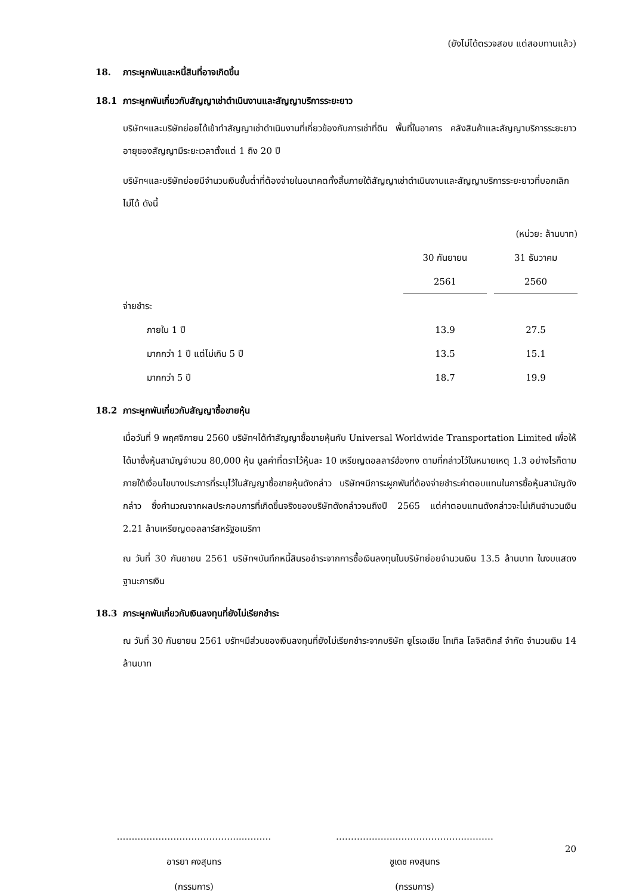(ยังไม่ได้ตรวจสอบ แต่สอบทานแล้ว)
18. ภาระผูกพันและหนี้สินที่อาจเกิดขึ้น
18.1 ภาระผูกพันเกี่ยวกับสัญญาเช่าดำเนินงานและสัญญาบริการระยะยาว
บริษัทฯและบริษัทย่อยได้เข้าทำสัญญาเช่าดำเนินงานที่เกี่ยวข้องกับการเช่าที่ดิน พื้นที่ในอาคาร คลังสินค้าและสัญญาบริการระยะยาว อายุของสัญญามีระยะเวลาตั้งแต่ 1 ถึง 20 ปี
บริษัทฯและบริษัทย่อยมีจำนวนเงินขั้นต่ำที่ต้องจ่ายในอนาคตทั้งสิ้นภายใต้สัญญาเช่าดำเนินงานและสัญญาบริการระยะยาวที่บอกเลิกไม่ได้ ดังนี้
| (หน่วย: ล้านบาท) | | | |
| | 30 กันยายน | | 31 ธันวาคม |
| | 2561 | | 2560 |
| จ่ายชำระ | | | |
| ภายใน 1 ปี | 13.9 | | 27.5 |
| มากกว่า 1 ปี แต่ไม่เกิน 5 ปี | 13.5 | | 15.1 |
| มากกว่า 5 ปี | 18.7 | | 19.9 |
18.2 ภาระผูกพันเกี่ยวกับสัญญาซื้อขายหุ้น
เมื่อวันที่ 9 พฤศจิกายน 2560 บริษัทฯได้ทำสัญญาซื้อขายหุ้นกับ Universal Worldwide Transportation Limited เพื่อให้ได้มาซึ่งหุ้นสามัญจำนวน 80,000 หุ้น มูลค่าที่ตราไว้หุ้นละ 10 เหรียญดอลลาร์ฮ่องกง ตามที่กล่าวไว้ในหมายเหตุ 1.3 อย่างไรก็ตาม ภายใต้เงื่อนไขบางประการที่ระบุไว้ในสัญญาซื้อขายหุ้นดังกล่าว บริษัทฯมีภาระผูกพันที่ต้องจ่ายชำระค่าตอบแทนในการซื้อหุ้นสามัญดังกล่าว ซึ่งคำนวณจากผลประกอบการที่เกิดขึ้นจริงของบริษัทดังกล่าวจนถึงปี 2565 แต่ค่าตอบแทนดังกล่าวจะไม่เกินจำนวนเงิน 2.21 ล้านเหรียญดอลลาร์สหรัฐอเมริกา
ณ วันที่ 30 กันยายน 2561 บริษัทฯบันทึกหนี้สินรอชำระจากการซื้อเงินลงทุนในบริษัทย่อยจำนวนเงิน 13.5 ล้านบาท ในงบแสดงฐานะการเงิน
18.3 ภาระผูกพันเกี่ยวกับเงินลงทุนที่ยังไม่เรียกชำระ
ณ วันที่ 30 กันยายน 2561 บรัทฯมีส่วนของเงินลงทุนที่ยังไม่เรียกชำระจากบริษัท ยูโรเอเชีย โทเทิล โลจิสติกส์ จำกัด จำนวนเงิน 14 ล้านบาท
…….……………………………...………
อารยา คงสุนทร
(กรรมการ)
………….…….…………………...………
ชูเดช คงสุนทร
(กรรมการ)
20